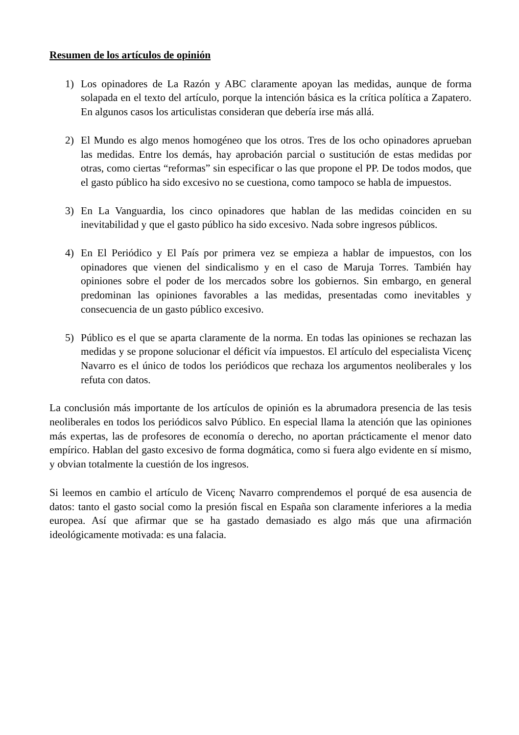Resumen de los artículos de opinión
1) Los opinadores de La Razón y ABC claramente apoyan las medidas, aunque de forma solapada en el texto del artículo, porque la intención básica es la crítica política a Zapatero. En algunos casos los articulistas consideran que debería irse más allá.
2) El Mundo es algo menos homogéneo que los otros. Tres de los ocho opinadores aprueban las medidas. Entre los demás, hay aprobación parcial o sustitución de estas medidas por otras, como ciertas “reformas” sin especificar o las que propone el PP. De todos modos, que el gasto público ha sido excesivo no se cuestiona, como tampoco se habla de impuestos.
3) En La Vanguardia, los cinco opinadores que hablan de las medidas coinciden en su inevitabilidad y que el gasto público ha sido excesivo. Nada sobre ingresos públicos.
4) En El Periódico y El País por primera vez se empieza a hablar de impuestos, con los opinadores que vienen del sindicalismo y en el caso de Maruja Torres. También hay opiniones sobre el poder de los mercados sobre los gobiernos. Sin embargo, en general predominan las opiniones favorables a las medidas, presentadas como inevitables y consecuencia de un gasto público excesivo.
5) Público es el que se aparta claramente de la norma. En todas las opiniones se rechazan las medidas y se propone solucionar el déficit vía impuestos. El artículo del especialista Vicenç Navarro es el único de todos los periódicos que rechaza los argumentos neoliberales y los refuta con datos.
La conclusión más importante de los artículos de opinión es la abrumadora presencia de las tesis neoliberales en todos los periódicos salvo Público. En especial llama la atención que las opiniones más expertas, las de profesores de economía o derecho, no aportan prácticamente el menor dato empírico. Hablan del gasto excesivo de forma dogmática, como si fuera algo evidente en sí mismo, y obvian totalmente la cuestión de los ingresos.
Si leemos en cambio el artículo de Vicenç Navarro comprendemos el porqué de esa ausencia de datos: tanto el gasto social como la presión fiscal en España son claramente inferiores a la media europea. Así que afirmar que se ha gastado demasiado es algo más que una afirmación ideológicamente motivada: es una falacia.